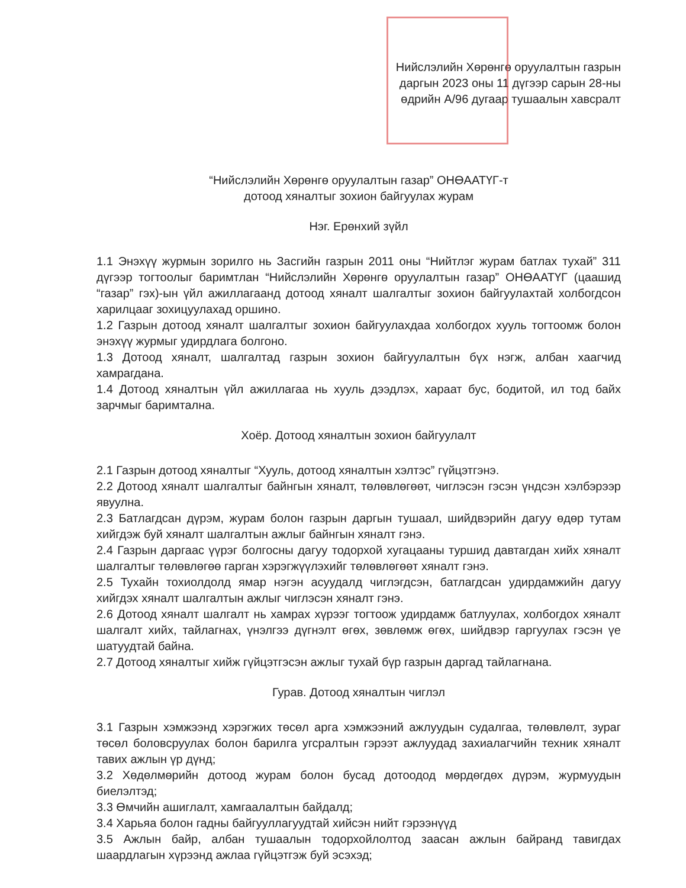Нийслэлийн Хөрөнгө оруулалтын газрын
даргын 2023 оны 11 дүгээр сарын 28-ны
өдрийн А/96 дугаар тушаалын хавсралт
“Нийслэлийн Хөрөнгө оруулалтын газар” ОНӨААТҮГ-т
дотоод хяналтыг зохион байгуулах журам
Нэг. Ерөнхий зүйл
1.1 Энэхүү журмын зорилго нь Засгийн газрын 2011 оны “Нийтлэг журам батлах тухай” 311 дүгээр тогтоолыг баримтлан “Нийслэлийн Хөрөнгө оруулалтын газар” ОНӨААТҮГ (цаашид “газар” гэх)-ын үйл ажиллагаанд дотоод хяналт шалгалтыг зохион байгуулахтай холбогдсон харилцааг зохицуулахад оршино.
1.2 Газрын дотоод хяналт шалгалтыг зохион байгуулахдаа холбогдох хууль тогтоомж болон энэхүү журмыг удирдлага болгоно.
1.3 Дотоод хяналт, шалгалтад газрын зохион байгуулалтын бүх нэгж, албан хаагчид хамрагдана.
1.4 Дотоод хяналтын үйл ажиллагаа нь хууль дээдлэх, хараат бус, бодитой, ил тод байх зарчмыг баримтална.
Хоёр. Дотоод хяналтын зохион байгуулалт
2.1 Газрын дотоод хяналтыг “Хууль, дотоод хяналтын хэлтэс” гүйцэтгэнэ.
2.2 Дотоод хяналт шалгалтыг байнгын хяналт, төлөвлөгөөт, чиглэсэн гэсэн үндсэн хэлбэрээр явуулна.
2.3 Батлагдсан дүрэм, журам болон газрын даргын тушаал, шийдвэрийн дагуу өдөр тутам хийгдэж буй хяналт шалгалтын ажлыг байнгын хяналт гэнэ.
2.4 Газрын даргаас үүрэг болгосны дагуу тодорхой хугацааны туршид давтагдан хийх хяналт шалгалтыг төлөвлөгөө гарган хэрэгжүүлэхийг төлөвлөгөөт хяналт гэнэ.
2.5 Тухайн тохиолдолд ямар нэгэн асуудалд чиглэгдсэн, батлагдсан удирдамжийн дагуу хийгдэх хяналт шалгалтын ажлыг чиглэсэн хяналт гэнэ.
2.6 Дотоод хяналт шалгалт нь хамрах хүрээг тогтоож удирдамж батлуулах, холбогдох хяналт шалгалт хийх, тайлагнах, үнэлгээ дүгнэлт өгөх, зөвлөмж өгөх, шийдвэр гаргуулах гэсэн үе шатуудтай байна.
2.7 Дотоод хяналтыг хийж гүйцэтгэсэн ажлыг тухай бүр газрын даргад тайлагнана.
Гурав. Дотоод хяналтын чиглэл
3.1 Газрын хэмжээнд хэрэгжих төсөл арга хэмжээний ажлуудын судалгаа, төлөвлөлт, зураг төсөл боловсруулах болон барилга угсралтын гэрээт ажлуудад захиалагчийн техник хяналт тавих ажлын үр дүнд;
3.2 Хөдөлмөрийн дотоод журам болон бусад дотоодод мөрдөгдөх дүрэм, журмуудын биелэлтэд;
3.3 Өмчийн ашиглалт, хамгаалалтын байдалд;
3.4 Харьяа болон гадны байгууллагуудтай хийсэн нийт гэрээнүүд
3.5 Ажлын байр, албан тушаалын тодорхойлолтод заасан ажлын байранд тавигдах шаардлагын хүрээнд ажлаа гүйцэтгэж буй эсэхэд;